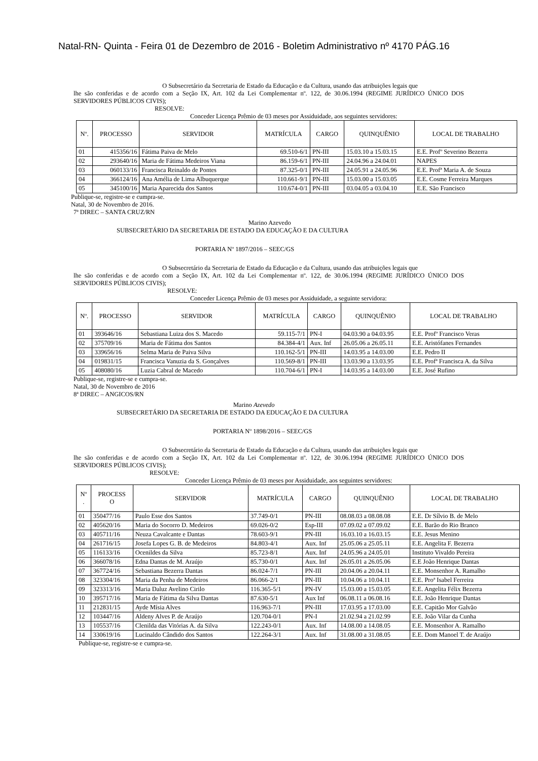Natal-RN- Quinta - Feira 01 de Dezembro de 2016 - Boletim Administrativo nº 4170 PÁG.16
O Subsecretário da Secretaria de Estado da Educação e da Cultura, usando das atribuições legais que
lhe são conferidas e de acordo com a Seção IX, Art. 102 da Lei Complementar nº. 122, de 30.06.1994 (REGIME JURÍDICO ÚNICO DOS SERVIDORES PÚBLICOS CIVIS);
RESOLVE:
Conceder Licença Prêmio de 03 meses por Assiduidade, aos seguintes servidores:
| Nº. | PROCESSO | SERVIDOR | MATRÍCULA | CARGO | QUINQUÊNIO | LOCAL DE TRABALHO |
| --- | --- | --- | --- | --- | --- | --- |
| 01 | 415356/16 | Fátima Paiva de Melo | 69.510-6/1 | PN-III | 15.03.10 a 15.03.15 | E.E. Profº Severino Bezerra |
| 02 | 293640/16 | Maria de Fátima Medeiros Viana | 86.159-6/1 | PN-III | 24.04.96 a 24.04.01 | NAPES |
| 03 | 060133/16 | Francisca Reinaldo de Pontes | 87.325-0/1 | PN-III | 24.05.91 a 24.05.96 | E.E. Profª Maria A. de Souza |
| 04 | 366124/16 | Ana Amélia de Lima Albuquerque | 110.661-9/1 | PN-III | 15.03.00 a 15.03.05 | E.E. Cosme Ferreira Marques |
| 05 | 345100/16 | Maria Aparecida dos Santos | 110.674-0/1 | PN-III | 03.04.05 a 03.04.10 | E.E. São Francisco |
Publique-se, registre-se e cumpra-se.
Natal, 30 de Novembro de 2016.
7ª DIREC – SANTA CRUZ/RN
Marino Azevedo
SUBSECRETÁRIO DA SECRETARIA DE ESTADO DA EDUCAÇÃO E DA CULTURA
PORTARIA Nº 1897/2016 – SEEC/GS
O Subsecretário da Secretaria de Estado da Educação e da Cultura, usando das atribuições legais que
lhe são conferidas e de acordo com a Seção IX, Art. 102 da Lei Complementar nº. 122, de 30.06.1994 (REGIME JURÍDICO ÚNICO DOS SERVIDORES PÚBLICOS CIVIS);
RESOLVE:
Conceder Licença Prêmio de 03 meses por Assiduidade, a seguinte servidora:
| Nº. | PROCESSO | SERVIDOR | MATRÍCULA | CARGO | QUINQUÊNIO | LOCAL DE TRABALHO |
| --- | --- | --- | --- | --- | --- | --- |
| 01 | 393646/16 | Sebastiana Luiza dos S. Macedo | 59.115-7/1 | PN-I | 04.03.90 a 04.03.95 | E.E. Profº Francisco Veras |
| 02 | 375709/16 | Maria de Fátima dos Santos | 84.384-4/1 | Aux. Inf | 26.05.06 a 26.05.11 | E.E. Aristófanes Fernandes |
| 03 | 339656/16 | Selma Maria de Paiva Silva | 110.162-5/1 | PN-III | 14.03.95 a 14.03.00 | E.E. Pedro II |
| 04 | 019831/15 | Francisca Vanuzia da S. Gonçalves | 110.569-8/1 | PN-III | 13.03.90 a 13.03.95 | E.E. Profª Francisca A. da Silva |
| 05 | 408080/16 | Luzia Cabral de Macedo | 110.704-6/1 | PN-I | 14.03.95 a 14.03.00 | E.E. José Rufino |
Publique-se, registre-se e cumpra-se.
Natal, 30 de Novembro de 2016
8ª DIREC – ANGICOS/RN
Marino Azevedo
SUBSECRETÁRIO DA SECRETARIA DE ESTADO DA EDUCAÇÃO E DA CULTURA
PORTARIA Nº 1898/2016 – SEEC/GS
O Subsecretário da Secretaria de Estado da Educação e da Cultura, usando das atribuições legais que
lhe são conferidas e de acordo com a Seção IX, Art. 102 da Lei Complementar nº. 122, de 30.06.1994 (REGIME JURÍDICO ÚNICO DOS SERVIDORES PÚBLICOS CIVIS);
RESOLVE:
Conceder Licença Prêmio de 03 meses por Assiduidade, aos seguintes servidores:
| Nº . | PROCESS O | SERVIDOR | MATRÍCULA | CARGO | QUINQUÊNIO | LOCAL DE TRABALHO |
| --- | --- | --- | --- | --- | --- | --- |
| 01 | 350477/16 | Paulo Esse dos Santos | 37.749-0/1 | PN-III | 08.08.03 a 08.08.08 | E.E. Dr Sílvio B. de Melo |
| 02 | 405620/16 | Maria do Socorro D. Medeiros | 69.026-0/2 | Esp-III | 07.09.02 a 07.09.02 | E.E. Barão do Rio Branco |
| 03 | 405711/16 | Neuza Cavalcante e Dantas | 78.603-9/1 | PN-III | 16.03.10 a 16.03.15 | E.E. Jesus Menino |
| 04 | 261716/15 | Josefa Lopes G. B. de Medeiros | 84.803-4/1 | Aux. Inf | 25.05.06 a 25.05.11 | E.E. Angelita F. Bezerra |
| 05 | 116133/16 | Ocenildes da Silva | 85.723-8/1 | Aux. Inf | 24.05.96 a 24.05.01 | Instituto Vivaldo Pereira |
| 06 | 366078/16 | Edna Dantas de M. Araújo | 85.730-0/1 | Aux. Inf | 26.05.01 a 26.05.06 | E.E João Henrique Dantas |
| 07 | 367724/16 | Sebastiana Bezerra Dantas | 86.024-7/1 | PN-III | 20.04.06 a 20.04.11 | E.E. Monsenhor A. Ramalho |
| 08 | 323304/16 | Maria da Penha de Medeiros | 86.066-2/1 | PN-III | 10.04.06 a 10.04.11 | E.E. Proª Isabel Ferreira |
| 09 | 323313/16 | Maria Daluz Avelino Cirilo | 116.365-5/1 | PN-IV | 15.03.00 a 15.03.05 | E.E. Angelita Félix Bezerra |
| 10 | 395717/16 | Maria de Fátima da Silva Dantas | 87.630-5/1 | Aux Inf | 06.08.11 a 06.08.16 | E.E. João Henrique Dantas |
| 11 | 212831/15 | Ayde Mísia Alves | 116.963-7/1 | PN-III | 17.03.95 a 17.03.00 | E.E. Capitão Mor Galvão |
| 12 | 103447/16 | Aldeny Alves P. de Araújo | 120.704-0/1 | PN-I | 21.02.94 a 21.02.99 | E.E. João Vilar da Cunha |
| 13 | 105537/16 | Clenilda das Vitórias A. da Silva | 122.243-0/1 | Aux. Inf | 14.08.00 a 14.08.05 | E.E. Monsenhor A. Ramalho |
| 14 | 330619/16 | Lucinaldo Cândido dos Santos | 122.264-3/1 | Aux. Inf | 31.08.00 a 31.08.05 | E.E. Dom Manoel T. de Araújo |
Publique-se, registre-se e cumpra-se.